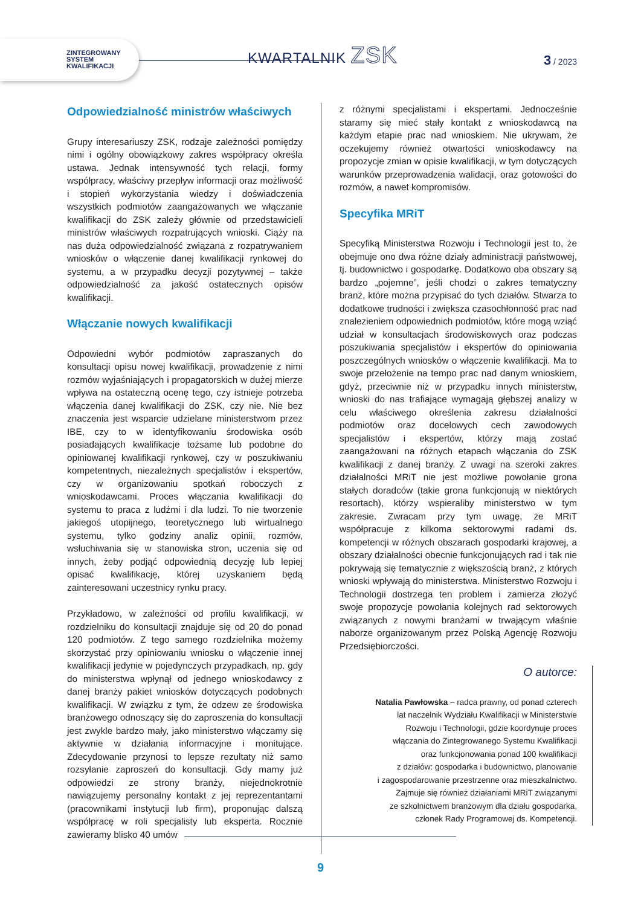ZINTEGROWANY
SYSTEM
KWALIFIKACJI
KWARTALNIK ZSK
3 / 2023
Odpowiedzialność ministrów właściwych
Grupy interesariuszy ZSK, rodzaje zależności pomiędzy nimi i ogólny obowiązkowy zakres współpracy określa ustawa. Jednak intensywność tych relacji, formy współpracy, właściwy przepływ informacji oraz możliwość i stopień wykorzystania wiedzy i doświadczenia wszystkich podmiotów zaangażowanych we włączanie kwalifikacji do ZSK zależy głównie od przedstawicieli ministrów właściwych rozpatrujących wnioski. Ciąży na nas duża odpowiedzialność związana z rozpatrywaniem wniosków o włączenie danej kwalifikacji rynkowej do systemu, a w przypadku decyzji pozytywnej – także odpowiedzialność za jakość ostatecznych opisów kwalifikacji.
Włączanie nowych kwalifikacji
Odpowiedni wybór podmiotów zapraszanych do konsultacji opisu nowej kwalifikacji, prowadzenie z nimi rozmów wyjaśniających i propagatorskich w dużej mierze wpływa na ostateczną ocenę tego, czy istnieje potrzeba włączenia danej kwalifikacji do ZSK, czy nie. Nie bez znaczenia jest wsparcie udzielane ministerstwom przez IBE, czy to w identyfikowaniu środowiska osób posiadających kwalifikacje tożsame lub podobne do opiniowanej kwalifikacji rynkowej, czy w poszukiwaniu kompetentnych, niezależnych specjalistów i ekspertów, czy w organizowaniu spotkań roboczych z wnioskodawcami. Proces włączania kwalifikacji do systemu to praca z ludźmi i dla ludzi. To nie tworzenie jakiegoś utopijnego, teoretycznego lub wirtualnego systemu, tylko godziny analiz opinii, rozmów, wsłuchiwania się w stanowiska stron, uczenia się od innych, żeby podjąć odpowiednią decyzję lub lepiej opisać kwalifikację, której uzyskaniem będą zainteresowani uczestnicy rynku pracy.
Przykładowo, w zależności od profilu kwalifikacji, w rozdzielniku do konsultacji znajduje się od 20 do ponad 120 podmiotów. Z tego samego rozdzielnika możemy skorzystać przy opiniowaniu wniosku o włączenie innej kwalifikacji jedynie w pojedynczych przypadkach, np. gdy do ministerstwa wpłynął od jednego wnioskodawcy z danej branży pakiet wniosków dotyczących podobnych kwalifikacji. W związku z tym, że odzew ze środowiska branżowego odnoszący się do zaproszenia do konsultacji jest zwykle bardzo mały, jako ministerstwo włączamy się aktywnie w działania informacyjne i monitujące. Zdecydowanie przynosi to lepsze rezultaty niż samo rozsyłanie zaproszeń do konsultacji. Gdy mamy już odpowiedzi ze strony branży, niejednokrotnie nawiązujemy personalny kontakt z jej reprezentantami (pracownikami instytucji lub firm), proponując dalszą współpracę w roli specjalisty lub eksperta. Rocznie zawieramy blisko 40 umów
z różnymi specjalistami i ekspertami. Jednocześnie staramy się mieć stały kontakt z wnioskodawcą na każdym etapie prac nad wnioskiem. Nie ukrywam, że oczekujemy również otwartości wnioskodawcy na propozycje zmian w opisie kwalifikacji, w tym dotyczących warunków przeprowadzenia walidacji, oraz gotowości do rozmów, a nawet kompromisów.
Specyfika MRiT
Specyfiką Ministerstwa Rozwoju i Technologii jest to, że obejmuje ono dwa różne działy administracji państwowej, tj. budownictwo i gospodarkę. Dodatkowo oba obszary są bardzo „pojemne”, jeśli chodzi o zakres tematyczny branż, które można przypisać do tych działów. Stwarza to dodatkowe trudności i zwiększa czasochłonność prac nad znalezieniem odpowiednich podmiotów, które mogą wziąć udział w konsultacjach środowiskowych oraz podczas poszukiwania specjalistów i ekspertów do opiniowania poszczególnych wniosków o włączenie kwalifikacji. Ma to swoje przełożenie na tempo prac nad danym wnioskiem, gdyż, przeciwnie niż w przypadku innych ministerstw, wnioski do nas trafiające wymagają głębszej analizy w celu właściwego określenia zakresu działalności podmiotów oraz docelowych cech zawodowych specjalistów i ekspertów, którzy mają zostać zaangażowani na różnych etapach włączania do ZSK kwalifikacji z danej branży. Z uwagi na szeroki zakres działalności MRiT nie jest możliwe powołanie grona stałych doradców (takie grona funkcjonują w niektórych resortach), którzy wspieraliby ministerstwo w tym zakresie. Zwracam przy tym uwagę, że MRiT współpracuje z kilkoma sektorowymi radami ds. kompetencji w różnych obszarach gospodarki krajowej, a obszary działalności obecnie funkcjonujących rad i tak nie pokrywają się tematycznie z większością branż, z których wnioski wpływają do ministerstwa. Ministerstwo Rozwoju i Technologii dostrzega ten problem i zamierza złożyć swoje propozycje powołania kolejnych rad sektorowych związanych z nowymi branżami w trwającym właśnie naborze organizowanym przez Polską Agencję Rozwoju Przedsiębiorczości.
O autorce:
Natalia Pawłowska – radca prawny, od ponad czterech
lat naczelnik Wydziału Kwalifikacji w Ministerstwie
Rozwoju i Technologii, gdzie koordynuje proces
włączania do Zintegrowanego Systemu Kwalifikacji
oraz funkcjonowania ponad 100 kwalifikacji
z działów: gospodarka i budownictwo, planowanie
i zagospodarowanie przestrzenne oraz mieszkalnictwo.
Zajmuje się również działaniami MRiT związanymi
ze szkolnictwem branżowym dla działu gospodarka,
członek Rady Programowej ds. Kompetencji.
9